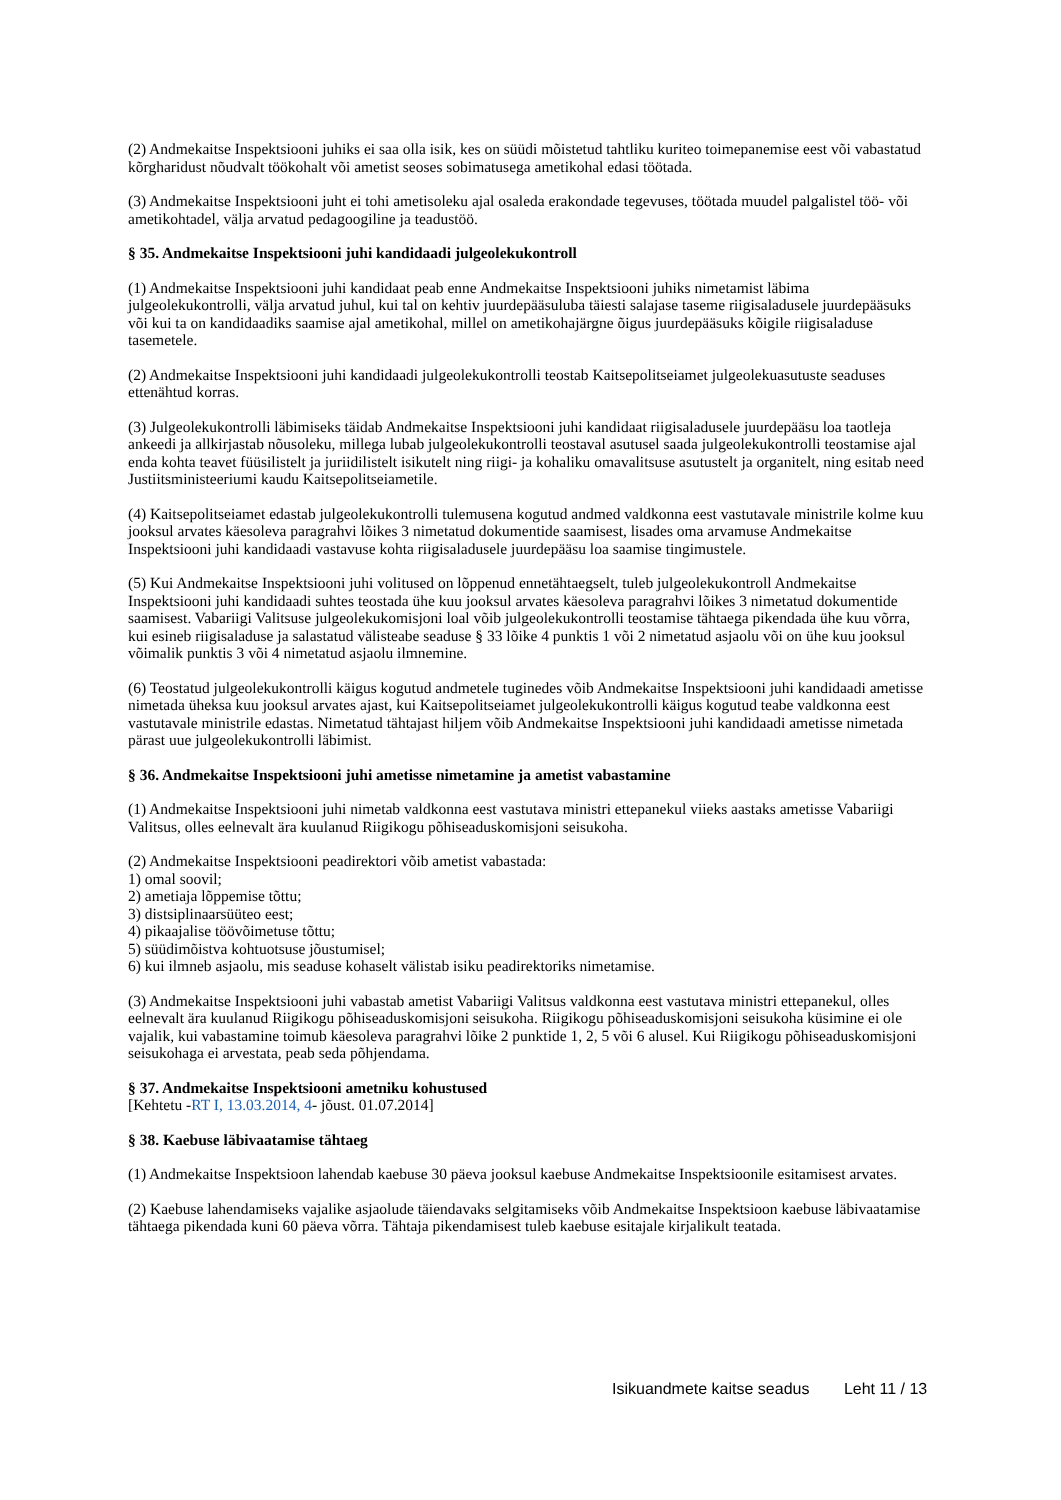(2) Andmekaitse Inspektsiooni juhiks ei saa olla isik, kes on süüdi mõistetud tahtliku kuriteo toimepanemise eest või vabastatud kõrgharidust nõudvalt töökohalt või ametist seoses sobimatusega ametikohal edasi töötada.
(3) Andmekaitse Inspektsiooni juht ei tohi ametisoleku ajal osaleda erakondade tegevuses, töötada muudel palgalistel töö- või ametikohtadel, välja arvatud pedagoogiline ja teadustöö.
§ 35. Andmekaitse Inspektsiooni juhi kandidaadi julgeolekukontroll
(1) Andmekaitse Inspektsiooni juhi kandidaat peab enne Andmekaitse Inspektsiooni juhiks nimetamist läbima julgeolekukontrolli, välja arvatud juhul, kui tal on kehtiv juurdepääsuluba täiesti salajase taseme riigisaladusele juurdepääsuks või kui ta on kandidaadiks saamise ajal ametikohal, millel on ametikohajärgne õigus juurdepääsuks kõigile riigisaladuse tasemetele.
(2) Andmekaitse Inspektsiooni juhi kandidaadi julgeolekukontrolli teostab Kaitsepolitseiamet julgeolekuasutuste seaduses ettenähtud korras.
(3) Julgeolekukontrolli läbimiseks täidab Andmekaitse Inspektsiooni juhi kandidaat riigisaladusele juurdepääsu loa taotleja ankeedi ja allkirjastab nõusoleku, millega lubab julgeolekukontrolli teostaval asutusel saada julgeolekukontrolli teostamise ajal enda kohta teavet füüsilistelt ja juriidilistelt isikutelt ning riigi- ja kohaliku omavalitsuse asutustelt ja organitelt, ning esitab need Justiitsministeeriumi kaudu Kaitsepolitseiametile.
(4) Kaitsepolitseiamet edastab julgeolekukontrolli tulemusena kogutud andmed valdkonna eest vastutavale ministrile kolme kuu jooksul arvates käesoleva paragrahvi lõikes 3 nimetatud dokumentide saamisest, lisades oma arvamuse Andmekaitse Inspektsiooni juhi kandidaadi vastavuse kohta riigisaladusele juurdepääsu loa saamise tingimustele.
(5) Kui Andmekaitse Inspektsiooni juhi volitused on lõppenud ennetähtaegselt, tuleb julgeolekukontroll Andmekaitse Inspektsiooni juhi kandidaadi suhtes teostada ühe kuu jooksul arvates käesoleva paragrahvi lõikes 3 nimetatud dokumentide saamisest. Vabariigi Valitsuse julgeolekukomisjoni loal võib julgeolekukontrolli teostamise tähtaega pikendada ühe kuu võrra, kui esineb riigisaladuse ja salastatud välisteabe seaduse § 33 lõike 4 punktis 1 või 2 nimetatud asjaolu või on ühe kuu jooksul võimalik punktis 3 või 4 nimetatud asjaolu ilmnemine.
(6) Teostatud julgeolekukontrolli käigus kogutud andmetele tuginedes võib Andmekaitse Inspektsiooni juhi kandidaadi ametisse nimetada üheksa kuu jooksul arvates ajast, kui Kaitsepolitseiamet julgeolekukontrolli käigus kogutud teabe valdkonna eest vastutavale ministrile edastas. Nimetatud tähtajast hiljem võib Andmekaitse Inspektsiooni juhi kandidaadi ametisse nimetada pärast uue julgeolekukontrolli läbimist.
§ 36. Andmekaitse Inspektsiooni juhi ametisse nimetamine ja ametist vabastamine
(1) Andmekaitse Inspektsiooni juhi nimetab valdkonna eest vastutava ministri ettepanekul viieks aastaks ametisse Vabariigi Valitsus, olles eelnevalt ära kuulanud Riigikogu põhiseaduskomisjoni seisukoha.
(2) Andmekaitse Inspektsiooni peadirektori võib ametist vabastada:
1) omal soovil;
2) ametiaja lõppemise tõttu;
3) distsiplinaarsüüteo eest;
4) pikaajalise töövõimetuse tõttu;
5) süüdimõistva kohtuotsuse jõustumisel;
6) kui ilmneb asjaolu, mis seaduse kohaselt välistab isiku peadirektoriks nimetamise.
(3) Andmekaitse Inspektsiooni juhi vabastab ametist Vabariigi Valitsus valdkonna eest vastutava ministri ettepanekul, olles eelnevalt ära kuulanud Riigikogu põhiseaduskomisjoni seisukoha. Riigikogu põhiseaduskomisjoni seisukoha küsimine ei ole vajalik, kui vabastamine toimub käesoleva paragrahvi lõike 2 punktide 1, 2, 5 või 6 alusel. Kui Riigikogu põhiseaduskomisjoni seisukohaga ei arvestata, peab seda põhjendama.
§ 37. Andmekaitse Inspektsiooni ametniku kohustused
[Kehtetu -RT I, 13.03.2014, 4- jõust. 01.07.2014]
§ 38. Kaebuse läbivaatamise tähtaeg
(1) Andmekaitse Inspektsioon lahendab kaebuse 30 päeva jooksul kaebuse Andmekaitse Inspektsioonile esitamisest arvates.
(2) Kaebuse lahendamiseks vajalike asjaolude täiendavaks selgitamiseks võib Andmekaitse Inspektsioon kaebuse läbivaatamise tähtaega pikendada kuni 60 päeva võrra. Tähtaja pikendamisest tuleb kaebuse esitajale kirjalikult teatada.
Isikuandmete kaitse seadus Leht 11 / 13